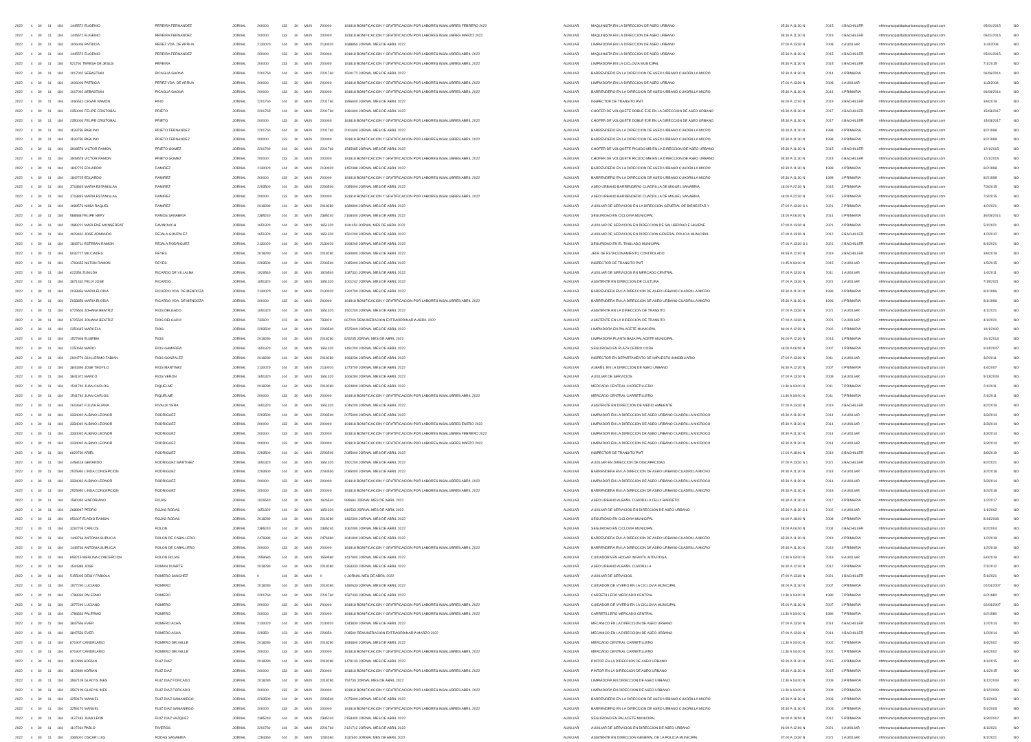| 2022 | 4 | 30 | 11 | 184 | 1445572 EUGENIO | PEREIRA FERNANDEZ | JORNAL | 200000 | 133 | 30 | MUN | 200000 | 181818 BONIFICACION Y GRATIFICACION POR LABORES INSALUBRES FEBRERO 2022 | AUXILIAR | MAQUINISTA EN LA DIRECCION DE ASEO URBANO | 05:30 A 11:30 N | 2015 | 4 BACHILLER | rrhhmunicipalidadsanlorenzopy@gmail.com | 05/01/2015 | NO |
| 2022 | 4 | 30 | 11 | 184 | 1445572 EUGENIO | PEREIRA FERNANDEZ | JORNAL | 200000 | 133 | 30 | MUN | 200000 | 181818 BONIFICACION Y GRATIFICACION POR LABORES INSALUBRES MARZO 2022 | AUXILIAR | MAQUINISTA EN LA DIRECCION DE ASEO URBANO | 05:30 A 11:30 N | 2015 | 4 BACHILLER | rrhhmunicipalidadsanlorenzopy@gmail.com | 05/01/2015 | NO |
| 2022 | 4 | 30 | 11 | 184 | 1006006 PATRICIA | PEREZ VDA. DE ARRUA | JORNAL | 2130020 | 144 | 30 | MUN | 2130020 | 1688850 JORNAL MES DE ABRIL 2022 | AUXILIAR | LIMPIADORA EN LA DIRECCION DE ASEO URBANO | 07:00 A 13:30 N | 2008 | 4 AUXILIAR | rrhhmunicipalidadsanlorenzopy@gmail.com | 11/3/2008 | NO |
| 2022 | 4 | 30 | 11 | 184 | 1445572 EUGENIO | PEREIRA FERNANDEZ | JORNAL | 200000 | 133 | 30 | MUN | 200000 | 181818 BONIFICACION Y GRATIFICACION POR LABORES INSALUBRES ABRIL 2022 | AUXILIAR | MAQUINISTA EN LA DIRECCION DE ASEO URBANO | 05:30 A 11:30 N | 2015 | 4 BACHILLER | rrhhmunicipalidadsanlorenzopy@gmail.com | 05/01/2015 | NO |
| 2022 | 4 | 30 | 11 | 184 | 521791 TERESA DE JESUS | PEREIRA | JORNAL | 200000 | 133 | 30 | MUN | 200000 | 181818 BONIFICACION Y GRATIFICACION POR LABORES INSALUBRES ABRIL 2022 | AUXILIAR | LIMPIADORA EN LA CICLOVIA MUNICIPAL | 05:30 A 11:30 N | 2015 | 4 BACHILLER | rrhhmunicipalidadsanlorenzopy@gmail.com | 7/1/2015 | NO |
| 2022 | 4 | 30 | 11 | 184 | 1017002 SEBASTIAN | PICAGUA GAONA | JORNAL | 2201760 | 144 | 30 | MUN | 2201760 | 1500172 JORNAL MES DE ABRIL 2022 | AUXILIAR | BARRENDERO EN LA DIRECCION DE ASEO URBANO CUADRILLA MICRO | 05:30 A 11:30 N | 2014 | 4 PRIMARIA | rrhhmunicipalidadsanlorenzopy@gmail.com | 06/06/2014 | NO |
| 2022 | 4 | 30 | 11 | 184 | 1006006 PATRICIA | PEREZ VDA. DE ARRUA | JORNAL | 200000 | 133 | 30 | MUN | 200000 | 181818 BONIFICACION Y GRATIFICACION POR LABORES INSALUBRES ABRIL 2022 | AUXILIAR | LIMPIADORA EN LA DIRECCION DE ASEO URBANO | 07:00 A 13:30 N | 2008 | 4 AUXILIAR | rrhhmunicipalidadsanlorenzopy@gmail.com | 11/3/2008 | NO |
| 2022 | 4 | 30 | 11 | 184 | 1017002 SEBASTIAN | PICAGUA GAONA | JORNAL | 200000 | 133 | 30 | MUN | 200000 | 181818 BONIFICACION Y GRATIFICACION POR LABORES INSALUBRES ABRIL 2022 | AUXILIAR | BARRENDERO EN LA DIRECCION DE ASEO URBANO CUADRILLA MICRO | 05:30 A 11:30 N | 2014 | 4 PRIMARIA | rrhhmunicipalidadsanlorenzopy@gmail.com | 06/06/2014 | NO |
| 2022 | 4 | 30 | 11 | 184 | 1066531 CESAR RAMON | PINO | JORNAL | 2201760 | 144 | 30 | MUN | 2201760 | 1856600 JORNAL MES DE ABRIL 2022 | AUXILIAR | INSPECTOR DE TRANSITO PMT | 06:00 A 12:00 N | 2019 | 3 BACHILLER | rrhhmunicipalidadsanlorenzopy@gmail.com | 3/8/2019 | NO |
| 2022 | 4 | 30 | 11 | 184 | 2350000 FELIPE CRISTOBAL | PRIETO | JORNAL | 2201760 | 144 | 30 | MUN | 2201760 | 1981600 JORNAL MES DE ABRIL 2022 | AUXILIAR | CHOFER DE VOLQUETE DOBLE EJE EN LA DIRECCION DE ASEO URBANO | 05:30 A 11:30 N | 2017 | 4 BACHILLER | rrhhmunicipalidadsanlorenzopy@gmail.com | 15/03/2017 | NO |
| 2022 | 4 | 30 | 11 | 184 | 2350000 FELIPE CRISTOBAL | PRIETO | JORNAL | 200000 | 133 | 30 | MUN | 200000 | 181818 BONIFICACION Y GRATIFICACION POR LABORES INSALUBRES ABRIL 2022 | AUXILIAR | CHOFER DE VOLQUETE DOBLE EJE EN LA DIRECCION DE ASEO URBANO | 05:30 A 11:30 N | 2017 | 4 BACHILLER | rrhhmunicipalidadsanlorenzopy@gmail.com | 15/03/2017 | NO |
| 2022 | 4 | 30 | 11 | 184 | 1189756 PABLINO | PRIETO FERNANDEZ | JORNAL | 2201760 | 144 | 30 | MUN | 2201760 | 2001600 JORNAL MES DE ABRIL 2022 | AUXILIAR | BARRENDERO EN LA DIRECCION DE ASEO URBANO CUADRILLA MICRO | 05:30 A 11:30 N | 1998 | 4 PRIMARIA | rrhhmunicipalidadsanlorenzopy@gmail.com | 8/2/1998 | NO |
| 2022 | 4 | 30 | 11 | 184 | 1189756 PABLINO | PRIETO FERNANDEZ | JORNAL | 200000 | 133 | 30 | MUN | 200000 | 181818 BONIFICACION Y GRATIFICACION POR LABORES INSALUBRES ABRIL 2022 | AUXILIAR | BARRENDERO EN LA DIRECCION DE ASEO URBANO CUADRILLA MICRO | 05:30 A 11:30 N | 1998 | 4 PRIMARIA | rrhhmunicipalidadsanlorenzopy@gmail.com | 8/2/1998 | NO |
| 2022 | 4 | 30 | 11 | 184 | 3908578 VICTOR RAMON | PRIETO GOMEZ | JORNAL | 2201760 | 144 | 30 | MUN | 2201760 | 1545085 JORNAL MES DE ABRIL 2022 | AUXILIAR | CHOFER DE VOLQUETE PICUDO MB EN LA DIRECCION DE ASEO URBANO | 05:30 A 11:30 N | 2015 | 4 BACHILLER | rrhhmunicipalidadsanlorenzopy@gmail.com | 12/1/2015 | NO |
| 2022 | 4 | 30 | 11 | 184 | 3908578 VICTOR RAMON | PRIETO GOMEZ | JORNAL | 200000 | 133 | 30 | MUN | 200000 | 181818 BONIFICACION Y GRATIFICACION POR LABORES INSALUBRES ABRIL 2022 | AUXILIAR | CHOFER DE VOLQUETE PICUDO MB EN LA DIRECCION DE ASEO URBANO | 05:30 A 11:30 N | 2015 | 4 BACHILLER | rrhhmunicipalidadsanlorenzopy@gmail.com | 12/1/2015 | NO |
| 2022 | 4 | 30 | 11 | 184 | 1842725 EDUARDO | RAMIREZ | JORNAL | 2130020 | 144 | 30 | MUN | 2130020 | 1452388 JORNAL MES DE ABRIL 2022 | AUXILIAR | BARRENDERO EN LA DIRECCION DE ASEO URBANO CUADRILLA MICRO | 05:30 A 11:30 N | 1998 | 4 PRIMARIA | rrhhmunicipalidadsanlorenzopy@gmail.com | 8/2/1998 | NO |
| 2022 | 4 | 30 | 11 | 184 | 1842725 EDUARDO | RAMIREZ | JORNAL | 200000 | 133 | 30 | MUN | 200000 | 181818 BONIFICACION Y GRATIFICACION POR LABORES INSALUBRES ABRIL 2022 | AUXILIAR | BARRENDERO EN LA DIRECCION DE ASEO URBANO CUADRILLA MICRO | 05:30 A 11:30 N | 1998 | 4 PRIMARIA | rrhhmunicipalidadsanlorenzopy@gmail.com | 8/2/1998 | NO |
| 2022 | 4 | 30 | 11 | 184 | 3718845 MARIA ESTANISLAA | RAMIREZ | JORNAL | 2293500 | 144 | 30 | MUN | 2293500 | 2085000 JORNAL MES DE ABRIL 2022 | AUXILIAR | ASEO URBANO BARRENDERO CUADRILLA DE MIGUEL SANABRIA | 18:00 A 22:30 N | 2015 | 3 PRIMARIA | rrhhmunicipalidadsanlorenzopy@gmail.com | 7/3/2015 | NO |
| 2022 | 4 | 30 | 11 | 184 | 3718845 MARIA ESTANISLAA | RAMIREZ | JORNAL | 200000 | 133 | 30 | MUN | 200000 | 181818 BONIFICACION Y GRATIFICACION POR LABORES INSALUBRES ABRIL 2022 | AUXILIAR | ASEO URBANO BARRENDERO CUADRILLA DE MIGUEL SANABRIA | 18:00 A 22:30 N | 2015 | 3 PRIMARIA | rrhhmunicipalidadsanlorenzopy@gmail.com | 7/3/2015 | NO |
| 2022 | 4 | 30 | 11 | 184 | 1698576 NIMIA RAQUEL | RAMIREZ | JORNAL | 2018280 | 144 | 30 | MUN | 2018280 | 1689800 JORNAL MES DE ABRIL 2022 | AUXILIAR | AUXILIAR DE SERVICIOS EN LA DIRECCION GENERAL DE BIENESTAR Y | 07:00 A 13:30 S 1 | 2021 | 2 PRIMARIA | rrhhmunicipalidadsanlorenzopy@gmail.com | 4/2/2021 | NO |
| 2022 | 4 | 30 | 11 | 184 | 588588 FELIPE NERY | RAMOS SANABRIA | JORNAL | 2385240 | 144 | 30 | MUN | 2385240 | 2168400 JORNAL MES DE ABRIL 2022 | AUXILIAR | SEGURIDAD EN CICLOVIA MUNICIPAL | 18:00 A 06:00 N | 2014 | 4 PRIMARIA | rrhhmunicipalidadsanlorenzopy@gmail.com | 30/06/2014 | NO |
| 2022 | 4 | 30 | 11 | 184 | 1989221 MARLENE MONSERRAT | RAVINOVICH | JORNAL | 1651320 | 144 | 30 | MUN | 1651320 | 1191450 JORNAL MES DE ABRIL 2022 | AUXILIAR | AUXILIAR DE SERVICIOS EN DIRECCION DE SALUBRIDAD E HIGIENE | 07:00 A 13:30 N | 2021 | 4 PRIMARIA | rrhhmunicipalidadsanlorenzopy@gmail.com | 5/1/2021 | NO |
| 2022 | 4 | 30 | 11 | 184 | 4029462 JOSE ARMANDO | REJALA GONZALEZ | JORNAL | 1651320 | 144 | 30 | MUN | 1651320 | 1501200 JORNAL MES DE ABRIL 2022 | AUXILIAR | AUXILIAR DE SERVICIOS EN DIRECCION GENERAL POLICIA MUNICIPAL | 07:00 A 13:30 N | 2012 | 3 BACHILLER | rrhhmunicipalidadsanlorenzopy@gmail.com | 4/2/2012 | NO |
| 2022 | 4 | 30 | 11 | 184 | 1843711 ESTEBAN RAMON | REJALA RODRIGUEZ | JORNAL | 2130020 | 144 | 30 | MUN | 2130020 | 1908200 JORNAL MES DE ABRIL 2022 | AUXILIAR | SEGURIDAD EN EL TINGLADO MUNICIPAL | 07:00 A 13:30 S 1 | 2021 | 2 BACHILLER | rrhhmunicipalidadsanlorenzopy@gmail.com | 8/1/2021 | NO |
| 2022 | 4 | 30 | 11 | 184 | 5032727 MILCIADES | REYES | JORNAL | 2018280 | 144 | 30 | MUN | 2018280 | 1834800 JORNAL MES DE ABRIL 2022 | AUXILIAR | JEFE DE ESTACIONAMIENTO CONTROLADO | 05:55 A 12:00 N | 2019 | 3 BACHILLER | rrhhmunicipalidadsanlorenzopy@gmail.com | 3/8/2019 | NO |
| 2022 | 4 | 30 | 11 | 184 | 1769655 NILTON RAMON | REYES | JORNAL | 2293500 | 144 | 30 | MUN | 2293500 | 2085000 JORNAL MES DE ABRIL 2022 | AUXILIAR | INSPECTOR DE TRANSITO PMT | 11:45 A 18:00 N | 2015 | 2 AUXILIAR | rrhhmunicipalidadsanlorenzopy@gmail.com | 1/5/2015 | NO |
| 2022 | 4 | 30 | 11 | 184 | 622354 ZUNILDA | RICARDO DE VILLALBA | JORNAL | 1926540 | 144 | 30 | MUN | 1926540 | 1087331 JORNAL MES DE ABRIL 2022 | AUXILIAR | AUXILIAR DE SERVICIOS EN MERCADO CENTRAL | 07:00 A 13:30 N | 2011 | 1 AUXILIAR | rrhhmunicipalidadsanlorenzopy@gmail.com | 1/4/2011 | NO |
| 2022 | 4 | 30 | 11 | 184 | 3671462 FELIX JOSE | RICARDO | JORNAL | 1651320 | 144 | 30 | MUN | 1651320 | 1001242 JORNAL MES DE ABRIL 2022 | AUXILIAR | ASISTENTE EN DIRECCION DE CULTURA | 07:00 A 13:30 N | 2021 | 1 AUXILIAR | rrhhmunicipalidadsanlorenzopy@gmail.com | 7/15/2021 | NO |
| 2022 | 4 | 30 | 11 | 184 | 2033856 MARIA ELODIA | RICARDO VDA. DE MENDOZA | JORNAL | 2130020 | 144 | 30 | MUN | 2130020 | 1300700 JORNAL MES DE ABRIL 2022 | AUXILIAR | BARRENDERA EN LA DIRECCION DE ASEO URBANO CUADRILLA MICRO | 05:30 A 11:30 N | 1996 | 4 PRIMARIA | rrhhmunicipalidadsanlorenzopy@gmail.com | 8/1/1996 | NO |
| 2022 | 4 | 30 | 11 | 184 | 2033856 MARIA ELODIA | RICARDO VDA. DE MENDOZA | JORNAL | 200000 | 133 | 30 | MUN | 200000 | 181818 BONIFICACION Y GRATIFICACION POR LABORES INSALUBRES ABRIL 2022 | AUXILIAR | BARRENDERA EN LA DIRECCION DE ASEO URBANO CUADRILLA MICRO | 05:30 A 11:30 N | 1996 | 4 PRIMARIA | rrhhmunicipalidadsanlorenzopy@gmail.com | 8/1/1996 | NO |
| 2022 | 4 | 30 | 11 | 184 | 6725503 JOHANA BEATRIZ | RIOS DELGADO | JORNAL | 1651320 | 144 | 30 | MUN | 1651320 | 1501200 JORNAL MES DE ABRIL 2022 | AUXILIAR | ASISTENTE EN LA DIRECCION DE TRANSITO | 07:00 A 13:30 N | 2021 | 2 AUXILIAR | rrhhmunicipalidadsanlorenzopy@gmail.com | 4/1/2021 | NO |
| 2022 | 4 | 30 | 11 | 184 | 6725503 JOHANA BEATRIZ | RIOS DELGADO | JORNAL | 733920 | 123 | 30 | MUN | 733920 | 667200 REMUNERACION EXTRAORDINARIA ABRIL 2022 | AUXILIAR | ASISTENTE EN LA DIRECCION DE TRANSITO | 07:00 A 13:30 N | 2021 | 2 AUXILIAR | rrhhmunicipalidadsanlorenzopy@gmail.com | 4/1/2021 | NO |
| 2022 | 4 | 30 | 11 | 184 | 2350645 MARCELA | RIOS | JORNAL | 2293500 | 144 | 30 | MUN | 2293500 | 1525000 JORNAL MES DE ABRIL 2022 | AUXILIAR | LIMPIADORA EN PALACETE MUNICIPAL | 06:00 A 12:30 N | 2002 | 1 PRIMARIA | rrhhmunicipalidadsanlorenzopy@gmail.com | 10/1/2002 | NO |
| 2022 | 4 | 30 | 11 | 184 | 1527808 EUSEBIA | RIOS | JORNAL | 2018280 | 144 | 30 | MUN | 2018280 | 826235 JORNAL MES DE ABRIL 2022 | AUXILIAR | LIMPIADORA PLANTA BAJA PALACETE MUNICIPAL | 06:00 A 12:30 N | 2013 | 1 PRIMARIA | rrhhmunicipalidadsanlorenzopy@gmail.com | 10/1/2013 | NO |
| 2022 | 4 | 30 | 11 | 184 | 2250650 MARIO | RIOS GAMARRA | JORNAL | 1651320 | 144 | 30 | MUN | 1651320 | 1491200 JORNAL MES DE ABRIL 2022 | AUXILIAR | SEGURIDAD EN PLAZA CERRO CORA | 18:00 A 06:00 N | 2007 | 1 PRIMARIA | rrhhmunicipalidadsanlorenzopy@gmail.com | 9/14/2007 | NO |
| 2022 | 4 | 30 | 11 | 184 | 2904779 GUILLERMO FABIAN | RIOS GONZALEZ | JORNAL | 2018280 | 144 | 30 | MUN | 2018280 | 1963236 JORNAL MES DE ABRIL 2022 | AUXILIAR | INSPECTOR EN DEPARTAMENTO DE IMPUESTO INMOBILIARIO | 07:00 A 13:30 N | 2011 | 1 AUXILIAR | rrhhmunicipalidadsanlorenzopy@gmail.com | 3/2/2011 | NO |
| 2022 | 4 | 30 | 11 | 184 | 3844396 JOSE TEOFILO | RIOS MARTINEZ | JORNAL | 2130020 | 144 | 30 | MUN | 2130020 | 1273700 JORNAL MES DE ABRIL 2022 | AUXILIAR | ALBAÑIL EN LA DIRECCION DE ASEO URBANO | 06:30 A 12:30 N | 2007 | 4 PRIMARIA | rrhhmunicipalidadsanlorenzopy@gmail.com | 4/4/2007 | NO |
| 2022 | 4 | 30 | 11 | 184 | 3841972 MARCO | RIOS VERON | JORNAL | 1651320 | 144 | 30 | MUN | 1651320 | 1606284 JORNAL MES DE ABRIL 2022 | AUXILIAR | AUXILIAR DE SERVICIOS | 07:00 A 13:30 N | 2009 | 3 AUXILIAR | rrhhmunicipalidadsanlorenzopy@gmail.com | 5/13/2009 | NO |
| 2022 | 4 | 30 | 11 | 184 | 1541740 JUAN CARLOS | RIQUELME | JORNAL | 2018280 | 144 | 30 | MUN | 2018280 | 1824800 JORNAL MES DE ABRIL 2022 | AUXILIAR | MERCADO CENTRAL CARRETILLERO | 11:30 A 18:00 N | 2011 | 7 PRIMARIA | rrhhmunicipalidadsanlorenzopy@gmail.com | 2/1/2011 | NO |
| 2022 | 4 | 30 | 11 | 184 | 1541740 JUAN CARLOS | RIQUELME | JORNAL | 200000 | 133 | 30 | MUN | 200000 | 181818 BONIFICACION Y GRATIFICACION POR LABORES INSALUBRES ABRIL 2022 | AUXILIAR | MERCADO CENTRAL CARRETILLERO | 11:30 A 18:00 N | 2011 | 7 PRIMARIA | rrhhmunicipalidadsanlorenzopy@gmail.com | 2/1/2011 | NO |
| 2022 | 4 | 30 | 11 | 184 | 2619687 FULVIA ELIANA | RIVALDI VERA | JORNAL | 1651320 | 144 | 30 | MUN | 1651320 | 1046200 JORNAL MES DE ABRIL 2022 | AUXILIAR | ASISTENTE EN DIRECCION DE MEDIO AMBIENTE | 07:00 A 13:30 N | 2019 | 4 BACHILLER | rrhhmunicipalidadsanlorenzopy@gmail.com | 8/2/2019 | NO |
| 2022 | 4 | 30 | 11 | 184 | 3334092 ALBINO LEONOR | RODRIGUEZ | JORNAL | 2293500 | 144 | 30 | MUN | 2293500 | 2075000 JORNAL MES DE ABRIL 2022 | AUXILIAR | LIMPIADOR EN LA DIRECCION DE ASEO URBANO CUADRILLA MICROCO | 05:30 A 11:30 N | 2014 | 4 AUXILIAR | rrhhmunicipalidadsanlorenzopy@gmail.com | 3/3/2014 | NO |
| 2022 | 4 | 30 | 11 | 184 | 3334092 ALBINO LEONOR | RODRIGUEZ | JORNAL | 200000 | 133 | 30 | MUN | 200000 | 181818 BONIFICACION Y GRATIFICACION POR LABORES INSALUBRES ENERO 2022 | AUXILIAR | LIMPIADOR EN LA DIRECCION DE ASEO URBANO CUADRILLA MICROCO | 05:30 A 11:30 N | 2014 | 4 AUXILIAR | rrhhmunicipalidadsanlorenzopy@gmail.com | 3/3/2014 | NO |
| 2022 | 4 | 30 | 11 | 184 | 3334092 ALBINO LEONOR | RODRIGUEZ | JORNAL | 200000 | 133 | 30 | MUN | 200000 | 181818 BONIFICACION Y GRATIFICACION POR LABORES INSALUBRES FEBRERO 2022 | AUXILIAR | LIMPIADOR EN LA DIRECCION DE ASEO URBANO CUADRILLA MICROCO | 05:30 A 11:30 N | 2014 | 4 AUXILIAR | rrhhmunicipalidadsanlorenzopy@gmail.com | 3/3/2014 | NO |
| 2022 | 4 | 30 | 11 | 184 | 3334092 ALBINO LEONOR | RODRIGUEZ | JORNAL | 200000 | 133 | 30 | MUN | 200000 | 181818 BONIFICACION Y GRATIFICACION POR LABORES INSALUBRES MARZO 2022 | AUXILIAR | LIMPIADOR EN LA DIRECCION DE ASEO URBANO CUADRILLA MICROCO | 05:30 A 11:30 N | 2014 | 4 AUXILIAR | rrhhmunicipalidadsanlorenzopy@gmail.com | 3/3/2014 | NO |
| 2022 | 4 | 30 | 11 | 184 | 6629730 ARIEL | RODRIGUEZ | JORNAL | 2293500 | 144 | 30 | MUN | 2293500 | 2085000 JORNAL MES DE ABRIL 2022 | AUXILIAR | INSPECTOR DE TRANSITO PMT | 12:00 A 18:00 N | 2019 | 3 BACHILLER | rrhhmunicipalidadsanlorenzopy@gmail.com | 3/8/2019 | NO |
| 2022 | 4 | 30 | 11 | 184 | 4458418 GERARDO | RODRIGUEZ MARTINEZ | JORNAL | 1651320 | 144 | 30 | MUN | 1651320 | 1501200 JORNAL MES DE ABRIL 2022 | AUXILIAR | AUXILIAR EN DIRECCION DE DISCAPACIDAD | 07:00 A 13:30 S 1 | 2021 | 3 BACHILLER | rrhhmunicipalidadsanlorenzopy@gmail.com | 8/2/2021 | NO |
| 2022 | 4 | 30 | 11 | 184 | 2525950 LINDA CONCEPCION | RODRIGUEZ | JORNAL | 2293500 | 144 | 30 | MUN | 2293500 | 2085000 JORNAL MES DE ABRIL 2022 | AUXILIAR | BARRENDERA EN LA DIRECCION DE ASEO URBANO CUADRILLA MICRO | 05:30 A 11:30 N | 2018 | 4 AUXILIAR | rrhhmunicipalidadsanlorenzopy@gmail.com | 3/2/2018 | NO |
| 2022 | 4 | 30 | 11 | 184 | 3334092 ALBINO LEONOR | RODRIGUEZ | JORNAL | 200000 | 133 | 30 | MUN | 200000 | 181818 BONIFICACION Y GRATIFICACION POR LABORES INSALUBRES ABRIL 2022 | AUXILIAR | LIMPIADOR EN LA DIRECCION DE ASEO URBANO CUADRILLA MICROCO | 05:30 A 11:30 N | 2014 | 4 AUXILIAR | rrhhmunicipalidadsanlorenzopy@gmail.com | 3/3/2014 | NO |
| 2022 | 4 | 30 | 11 | 184 | 2525950 LINDA CONCEPCION | RODRIGUEZ | JORNAL | 200000 | 133 | 30 | MUN | 200000 | 181818 BONIFICACION Y GRATIFICACION POR LABORES INSALUBRES ABRIL 2022 | AUXILIAR | BARRENDERA EN LA DIRECCION DE ASEO URBANO CUADRILLA MICRO | 05:30 A 11:30 N | 2018 | 4 AUXILIAR | rrhhmunicipalidadsanlorenzopy@gmail.com | 3/2/2018 | NO |
| 2022 | 4 | 30 | 11 | 184 | 1580090 SINFORIANO | ROJAS | JORNAL | 1926540 | 144 | 30 | MUN | 1926540 | 999684 JORNAL MES DE ABRIL 2022 | AUXILIAR | ASEO URBANO ALBAÑIL CUADRILLA FELIX BARRETO | 05:30 A 11:30 N | 2017 | 4 PRIMARIA | rrhhmunicipalidadsanlorenzopy@gmail.com | 1/2/2017 | NO |
| 2022 | 4 | 30 | 11 | 184 | 2688947 PEDRO | ROJAS RODAS | JORNAL | 1651320 | 144 | 30 | MUN | 1651320 | 819533 JORNAL MES DE ABRIL 2022 | AUXILIAR | AUXILIAR DE SERVICIOS EN DIRECCION DE ASEO URBANO | 05:30 A 11:30 S 1 | 2002 | 4 AUXILIAR | rrhhmunicipalidadsanlorenzopy@gmail.com | 1/1/2002 | NO |
| 2022 | 4 | 30 | 11 | 184 | 951607 ELADIO RAMON | ROJAS RODAS | JORNAL | 2018280 | 144 | 30 | MUN | 2018280 | 1462300 JORNAL MES DE ABRIL 2022 | AUXILIAR | SEGURIDAD EN CICLOVIA MUNICIPAL | 06:00 A 18:00 N | 2008 | 3 PRIMARIA | rrhhmunicipalidadsanlorenzopy@gmail.com | 8/14/2008 | NO |
| 2022 | 4 | 30 | 11 | 184 | 3292705 CARLOS | ROLON | JORNAL | 2385240 | 144 | 30 | MUN | 2385240 | 1062090 JORNAL MES DE ABRIL 2022 | AUXILIAR | SEGURIDAD EN CICLOVIA MUNICIPAL | 18:00 A 06:00 N | 2004 | 4 BACHILLER | rrhhmunicipalidadsanlorenzopy@gmail.com | 8/2/2004 | NO |
| 2022 | 4 | 30 | 11 | 184 | 1448766 ANTONIA SUPLICIA | ROLON DE CABALLERO | JORNAL | 2476980 | 144 | 30 | MUN | 2476980 | 1641800 JORNAL MES DE ABRIL 2022 | AUXILIAR | BARRENDERA EN LA DIRECCION DE ASEO URBANO CUADRILLA MICRO | 05:30 A 11:30 N | 2019 | 4 PRIMARIA | rrhhmunicipalidadsanlorenzopy@gmail.com | 1/2/2019 | NO |
| 2022 | 4 | 30 | 11 | 184 | 1448766 ANTONIA SUPLICIA | ROLON DE CABALLERO | JORNAL | 200000 | 133 | 30 | MUN | 200000 | 181818 BONIFICACION Y GRATIFICACION POR LABORES INSALUBRES ABRIL 2022 | AUXILIAR | BARRENDERA EN LA DIRECCION DE ASEO URBANO CUADRILLA MICRO | 05:30 A 11:30 N | 2019 | 4 PRIMARIA | rrhhmunicipalidadsanlorenzopy@gmail.com | 1/2/2019 | NO |
| 2022 | 4 | 30 | 11 | 184 | 859215 MERLINA CONCEPCION | ROLON ROJAS | JORNAL | 1559580 | 144 | 30 | MUN | 1559580 | 1417800 JORNAL MES DE ABRIL 2022 | AUXILIAR | CUIDADORA EN HOGAR INFANTIL MITA ROGA | 11:30 A 18:00 N | 2019 | 8 AUXILIAR | rrhhmunicipalidadsanlorenzopy@gmail.com | 6/6/2019 | NO |
| 2022 | 4 | 30 | 11 | 184 | 1544388 JOSE | ROMAN DUARTE | JORNAL | 2018280 | 144 | 30 | MUN | 2018280 | 1363333 JORNAL MES DE ABRIL 2022 | AUXILIAR | ASEO URBANO ALBAÑIL CUADRILLA | 06:30 A 12:30 N | 2012 | 4 PRIMARIA | rrhhmunicipalidadsanlorenzopy@gmail.com | 2/1/2012 | NO |
| 2022 | 4 | 30 | 11 | 184 | 5155005 DEISY FABIOLA | ROMERO SANCHEZ | JORNAL | 0 | 144 | 30 | MUN | 0 | 0 JORNAL MES DE ABRIL 2022 | AUXILIAR | AUXILIAR DE SERVICIOS | 07:00 A 13:30 N | 2021 | 1 BACHILLER | rrhhmunicipalidadsanlorenzopy@gmail.com | 5/1/2021 | NO |
| 2022 | 4 | 30 | 11 | 184 | 1977290 LUCIANO | ROMERO | JORNAL | 2018280 | 144 | 30 | MUN | 2018280 | 1480633 JORNAL MES DE ABRIL 2022 | AUXILIAR | CUIDADOR DE VIVERO EN LA CICLOVIA MUNICIPAL | 05:00 A 11:30 N | 2007 | 4 PRIMARIA | rrhhmunicipalidadsanlorenzopy@gmail.com | 02/04/2007 | NO |
| 2022 | 4 | 30 | 11 | 184 | 1788334 PALERMO | ROMERO | JORNAL | 2201760 | 144 | 30 | MUN | 2201760 | 1587433 JORNAL MES DE ABRIL 2022 | AUXILIAR | CARRETILLERO MERCADO CENTRAL | 11:30 A 18:00 N | 1980 | 7 PRIMARIA | rrhhmunicipalidadsanlorenzopy@gmail.com | 6/2/1980 | NO |
| 2022 | 4 | 30 | 11 | 184 | 1977290 LUCIANO | ROMERO | JORNAL | 200000 | 133 | 30 | MUN | 200000 | 181818 BONIFICACION Y GRATIFICACION POR LABORES INSALUBRES ABRIL 2022 | AUXILIAR | CUIDADOR DE VIVERO EN LA CICLOVIA MUNICIPAL | 05:00 A 11:30 N | 2007 | 4 PRIMARIA | rrhhmunicipalidadsanlorenzopy@gmail.com | 02/04/2007 | NO |
| 2022 | 4 | 30 | 11 | 184 | 1788334 PALERMO | ROMERO | JORNAL | 200000 | 133 | 30 | MUN | 200000 | 181818 BONIFICACION Y GRATIFICACION POR LABORES INSALUBRES ABRIL 2022 | AUXILIAR | CARRETILLERO MERCADO CENTRAL | 11:30 A 18:00 N | 1980 | 7 PRIMARIA | rrhhmunicipalidadsanlorenzopy@gmail.com | 6/2/1980 | NO |
| 2022 | 4 | 30 | 11 | 184 | 3847556 EVER | ROMERO ACHA | JORNAL | 2130020 | 144 | 30 | MUN | 2130020 | 1343830 JORNAL MES DE ABRIL 2022 | AUXILIAR | MECANICO EN LA DIRECCION DE ASEO URBANO | 07:00 A 13:30 N | 2014 | 4 BACHILLER | rrhhmunicipalidadsanlorenzopy@gmail.com | 1/2/2014 | NO |
| 2022 | 4 | 30 | 11 | 184 | 3847556 EVER | ROMERO ACHA | JORNAL | 229350 | 123 | 30 | MUN | 229350 | 208500 REMUNERACION EXTRAORDINARIA MARZO 2022 | AUXILIAR | MECANICO EN LA DIRECCION DE ASEO URBANO | 07:00 A 13:30 N | 2014 | 4 BACHILLER | rrhhmunicipalidadsanlorenzopy@gmail.com | 1/2/2014 | NO |
| 2022 | 4 | 30 | 11 | 184 | 871907 CANDELARIO | ROMERO DELVALLE | JORNAL | 2018280 | 144 | 30 | MUN | 2018280 | 1834800 JORNAL MES DE ABRIL 2022 | AUXILIAR | MERCADO CENTRAL CARRETILLERO | 11:30 A 18:00 N | 2002 | 7 PRIMARIA | rrhhmunicipalidadsanlorenzopy@gmail.com | 3/4/2002 | NO |
| 2022 | 4 | 30 | 11 | 184 | 871907 CANDELARIO | ROMERO DELVALLE | JORNAL | 200000 | 133 | 30 | MUN | 200000 | 181818 BONIFICACION Y GRATIFICACION POR LABORES INSALUBRES ABRIL 2022 | AUXILIAR | MERCADO CENTRAL CARRETILLERO | 11:30 A 18:00 N | 2002 | 7 PRIMARIA | rrhhmunicipalidadsanlorenzopy@gmail.com | 3/4/2002 | NO |
| 2022 | 4 | 30 | 11 | 184 | 1102899 ADRIAN | RUIZ DIAZ | JORNAL | 2018280 | 144 | 30 | MUN | 2018280 | 1478133 JORNAL MES DE ABRIL 2022 | AUXILIAR | PINTOR EN LA DIRECCION DE ASEO URBANO | 05:30 A 11:30 N | 2015 | 4 PRIMARIA | rrhhmunicipalidadsanlorenzopy@gmail.com | 4/1/2015 | NO |
| 2022 | 4 | 30 | 11 | 184 | 1102899 ADRIAN | RUIZ DIAZ | JORNAL | 200000 | 133 | 30 | MUN | 200000 | 181818 BONIFICACION Y GRATIFICACION POR LABORES INSALUBRES ABRIL 2022 | AUXILIAR | PINTOR EN LA DIRECCION DE ASEO URBANO | 05:30 A 11:30 N | 2015 | 4 PRIMARIA | rrhhmunicipalidadsanlorenzopy@gmail.com | 4/1/2015 | NO |
| 2022 | 4 | 30 | 11 | 184 | 3567109 GLADYS INES | RUIZ DIAZ FORCADO | JORNAL | 2018280 | 144 | 30 | MUN | 2018280 | 752730 JORNAL MES DE ABRIL 2022 | AUXILIAR | LIMPIADORA EN DIRECCION DE ASEO URBANO | 11:30 A 18:00 N | 2009 | 3 PRIMARIA | rrhhmunicipalidadsanlorenzopy@gmail.com | 3/12/2009 | NO |
| 2022 | 4 | 30 | 11 | 184 | 3567109 GLADYS INES | RUIZ DIAZ FORCADO | JORNAL | 200000 | 133 | 30 | MUN | 200000 | 181818 BONIFICACION Y GRATIFICACION POR LABORES INSALUBRES ABRIL 2022 | AUXILIAR | LIMPIADORA EN DIRECCION DE ASEO URBANO | 11:30 A 18:00 N | 2009 | 3 PRIMARIA | rrhhmunicipalidadsanlorenzopy@gmail.com | 3/12/2009 | NO |
| 2022 | 4 | 30 | 11 | 184 | 3259170 MANUEL | RUIZ DIAZ SAMANIEGO | JORNAL | 2293500 | 144 | 30 | MUN | 2293500 | 2075000 JORNAL MES DE ABRIL 2022 | AUXILIAR | BARRENDERO EN LA DIRECCION DE ASEO URBANO CUADRILLA MICRO | 05:30 A 11:30 N | 2003 | 4 PRIMARIA | rrhhmunicipalidadsanlorenzopy@gmail.com | 5/1/2003 | NO |
| 2022 | 4 | 30 | 11 | 184 | 3259170 MANUEL | RUIZ DIAZ SAMANIEGO | JORNAL | 200000 | 133 | 30 | MUN | 200000 | 181818 BONIFICACION Y GRATIFICACION POR LABORES INSALUBRES ABRIL 2022 | AUXILIAR | BARRENDERO EN LA DIRECCION DE ASEO URBANO CUADRILLA MICRO | 05:30 A 11:30 N | 2003 | 4 PRIMARIA | rrhhmunicipalidadsanlorenzopy@gmail.com | 5/1/2003 | NO |
| 2022 | 4 | 30 | 11 | 184 | 1137183 JUAN LEON | RUIZ DIAZ VAZQUEZ | JORNAL | 2385240 | 144 | 30 | MUN | 2385240 | 2158400 JORNAL MES DE ABRIL 2022 | AUXILIAR | SEGURIDAD EN PALACETE MUNICIPAL | 06:00 A 18:00 N | 2012 | 5 PRIMARIA | rrhhmunicipalidadsanlorenzopy@gmail.com | 3/30/2012 | NO |
| 2022 | 4 | 30 | 11 | 184 | 1107264 PABLO | RIVEROS | JORNAL | 2201760 | 144 | 30 | MUN | 2201760 | 2121712 JORNAL MES DE ABRIL 2022 | AUXILIAR | AUXILIAR DE SERVICIOS EN DIRECCION DE ASEO URBANO | 06:00 A 12:00 N | 2021 | 4 AUXILIAR | rrhhmunicipalidadsanlorenzopy@gmail.com | 4/1/2021 | NO |
| 2022 | 4 | 30 | 11 | 184 | 3365001 OSCAR LUIS | RODAS SANABRIA | JORNAL | 1284360 | 144 | 30 | MUN | 1284360 | 1132600 JORNAL MES DE ABRIL 2022 | AUXILIAR | ASISTENTE EN DIRECCION GENERAL DE LA POLICIA MUNICIPAL | 07:00 A 13:30 N | 2021 | 1 AUXILIAR | rrhhmunicipalidadsanlorenzopy@gmail.com | 8/1/2021 | NO |